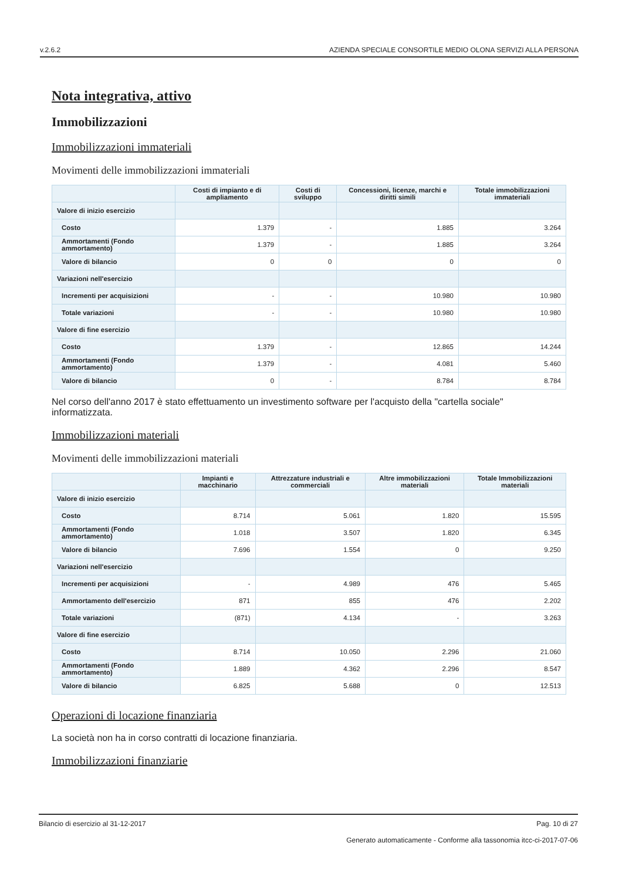v.2.6.2 AZIENDA SPECIALE CONSORTILE MEDIO OLONA SERVIZI ALLA PERSONA
Nota integrativa, attivo
Immobilizzazioni
Immobilizzazioni immateriali
Movimenti delle immobilizzazioni immateriali
| | Costi di impianto e di ampliamento | Costi di sviluppo | Concessioni, licenze, marchi e diritti simili | Totale immobilizzazioni immateriali |
| --- | --- | --- | --- | --- |
| Valore di inizio esercizio | | | | |
| Costo | 1.379 | - | 1.885 | 3.264 |
| Ammortamenti (Fondo ammortamento) | 1.379 | - | 1.885 | 3.264 |
| Valore di bilancio | 0 | 0 | 0 | 0 |
| Variazioni nell'esercizio | | | | |
| Incrementi per acquisizioni | - | - | 10.980 | 10.980 |
| Totale variazioni | - | - | 10.980 | 10.980 |
| Valore di fine esercizio | | | | |
| Costo | 1.379 | - | 12.865 | 14.244 |
| Ammortamenti (Fondo ammortamento) | 1.379 | - | 4.081 | 5.460 |
| Valore di bilancio | 0 | - | 8.784 | 8.784 |
Nel corso dell'anno 2017 è stato effettuamento un investimento software per l'acquisto della "cartella sociale" informatizzata.
Immobilizzazioni materiali
Movimenti delle immobilizzazioni materiali
| | Impianti e macchinario | Attrezzature industriali e commerciali | Altre immobilizzazioni materiali | Totale Immobilizzazioni materiali |
| --- | --- | --- | --- | --- |
| Valore di inizio esercizio | | | | |
| Costo | 8.714 | 5.061 | 1.820 | 15.595 |
| Ammortamenti (Fondo ammortamento) | 1.018 | 3.507 | 1.820 | 6.345 |
| Valore di bilancio | 7.696 | 1.554 | 0 | 9.250 |
| Variazioni nell'esercizio | | | | |
| Incrementi per acquisizioni | - | 4.989 | 476 | 5.465 |
| Ammortamento dell'esercizio | 871 | 855 | 476 | 2.202 |
| Totale variazioni | (871) | 4.134 | - | 3.263 |
| Valore di fine esercizio | | | | |
| Costo | 8.714 | 10.050 | 2.296 | 21.060 |
| Ammortamenti (Fondo ammortamento) | 1.889 | 4.362 | 2.296 | 8.547 |
| Valore di bilancio | 6.825 | 5.688 | 0 | 12.513 |
Operazioni di locazione finanziaria
La società non ha in corso contratti di locazione finanziaria.
Immobilizzazioni finanziarie
Bilancio di esercizio al 31-12-2017 Pag. 10 di 27
Generato automaticamente - Conforme alla tassonomia itcc-ci-2017-07-06